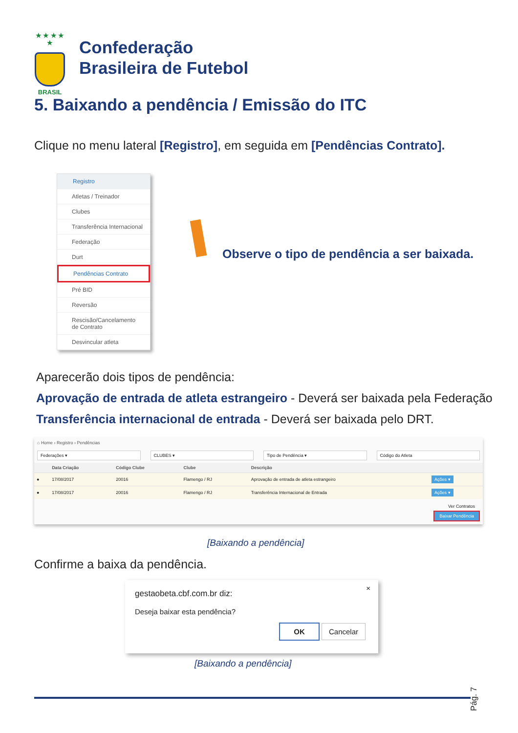★ ★ ★ ★ ★
BRASIL
Confederação
Brasileira de Futebol
5. Baixando a pendência / Emissão do ITC
Clique no menu lateral [Registro], em seguida em [Pendências Contrato].
Registro
Atletas / Treinador
Clubes
Transferência Internacional
Federação
Durt
Pendências Contrato
Pré BID
Reversão
Rescisão/Cancelamento de Contrato
Desvincular atleta
Observe o tipo de pendência a ser baixada.
Aparecerão dois tipos de pendência:
Aprovação de entrada de atleta estrangeiro - Deverá ser baixada pela Federação
Transferência internacional de entrada - Deverá ser baixada pelo DRT.
⌂ Home › Registro › Pendências
Federações ▾ CLUBES ▾ Tipo de Pendência ▾ Código do Atleta
| | Data Criação | Código Clube | Clube | Descrição | |
| --- | --- | --- | --- | --- | --- |
| ● | 17/08/2017 | 20016 | Flamengo / RJ | Aprovação de entrada de atleta estrangeiro | Ações ▾ |
| ● | 17/08/2017 | 20016 | Flamengo / RJ | Transferência Internacional de Entrada | Ações ▾ |
Ver Contratos
Baixar Pendência
[Baixando a pendência]
Confirme a baixa da pendência.
×
gestaobeta.cbf.com.br diz:
Deseja baixar esta pendência?
OK Cancelar
[Baixando a pendência]
Pág. 7